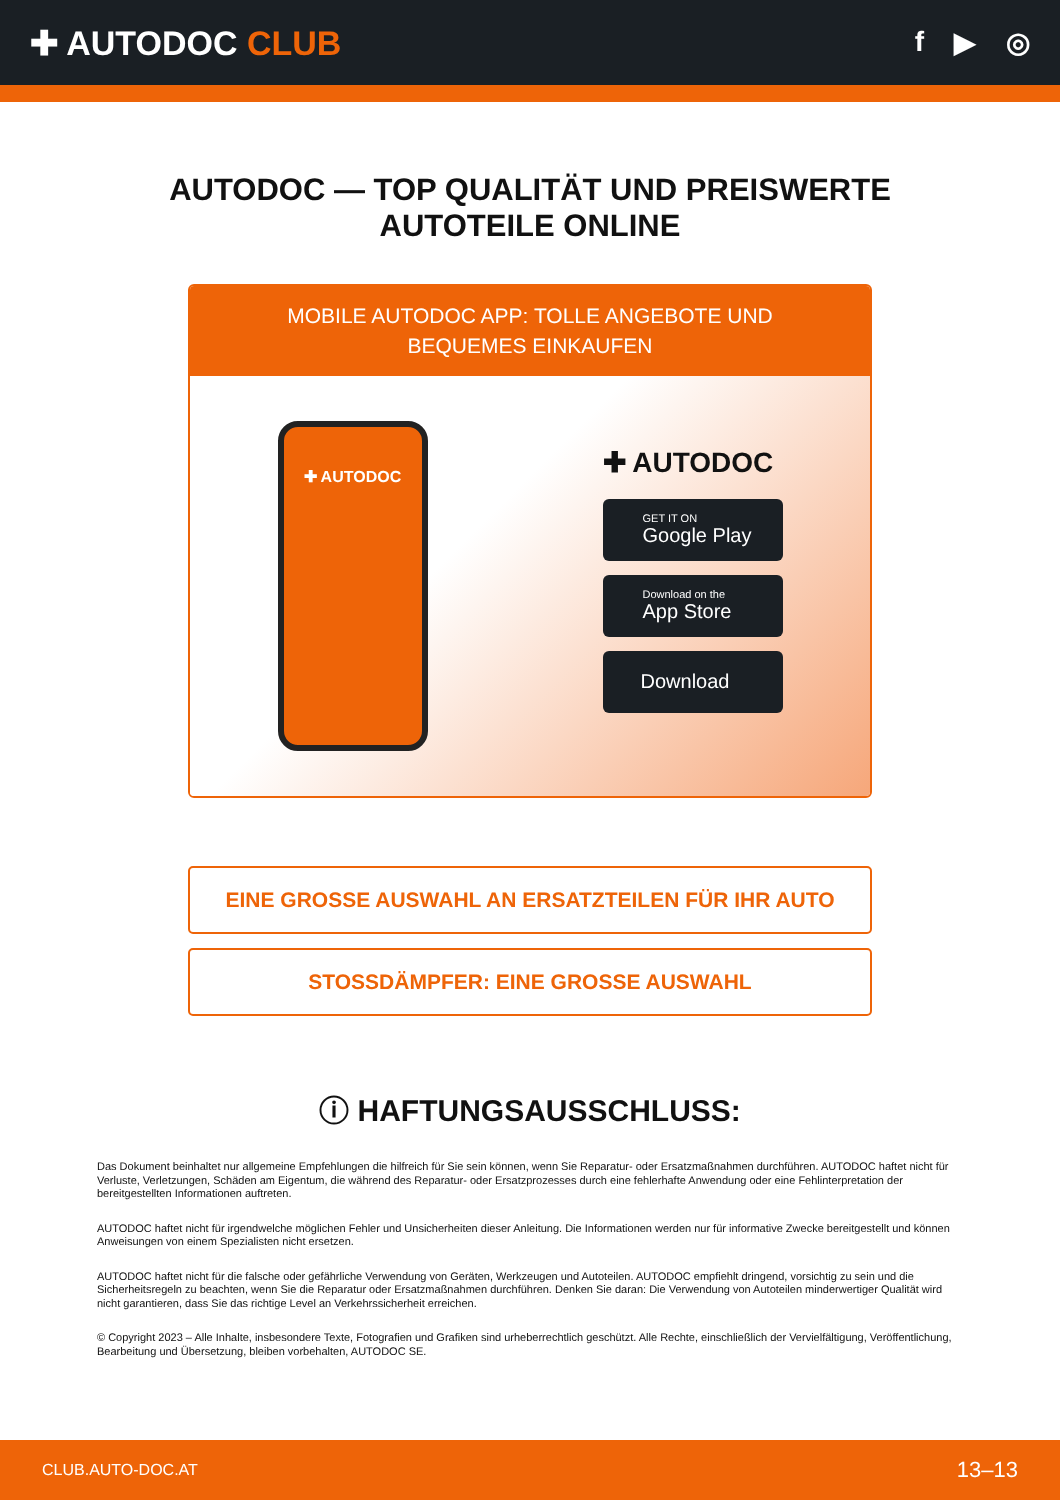✚ AUTODOC CLUB
f ▶ ◎
AUTODOC — TOP QUALITÄT UND PREISWERTE
AUTOTEILE ONLINE
MOBILE AUTODOC APP: TOLLE ANGEBOTE UND BEQUEMES EINKAUFEN
✚ AUTODOC
✚ AUTODOC
GET IT ON
Google Play
Download on the
App Store
Download
EINE GROSSE AUSWAHL AN ERSATZTEILEN FÜR IHR AUTO
STOSSDÄMPFER: EINE GROSSE AUSWAHL
ⓘ HAFTUNGSAUSSCHLUSS:
Das Dokument beinhaltet nur allgemeine Empfehlungen die hilfreich für Sie sein können, wenn Sie Reparatur- oder Ersatzmaßnahmen durchführen. AUTODOC haftet nicht für Verluste, Verletzungen, Schäden am Eigentum, die während des Reparatur- oder Ersatzprozesses durch eine fehlerhafte Anwendung oder eine Fehlinterpretation der bereitgestellten Informationen auftreten.
AUTODOC haftet nicht für irgendwelche möglichen Fehler und Unsicherheiten dieser Anleitung. Die Informationen werden nur für informative Zwecke bereitgestellt und können Anweisungen von einem Spezialisten nicht ersetzen.
AUTODOC haftet nicht für die falsche oder gefährliche Verwendung von Geräten, Werkzeugen und Autoteilen. AUTODOC empfiehlt dringend, vorsichtig zu sein und die Sicherheitsregeln zu beachten, wenn Sie die Reparatur oder Ersatzmaßnahmen durchführen. Denken Sie daran: Die Verwendung von Autoteilen minderwertiger Qualität wird nicht garantieren, dass Sie das richtige Level an Verkehrssicherheit erreichen.
© Copyright 2023 – Alle Inhalte, insbesondere Texte, Fotografien und Grafiken sind urheberrechtlich geschützt. Alle Rechte, einschließlich der Vervielfältigung, Veröffentlichung, Bearbeitung und Übersetzung, bleiben vorbehalten, AUTODOC SE.
CLUB.AUTO-DOC.AT 13–13